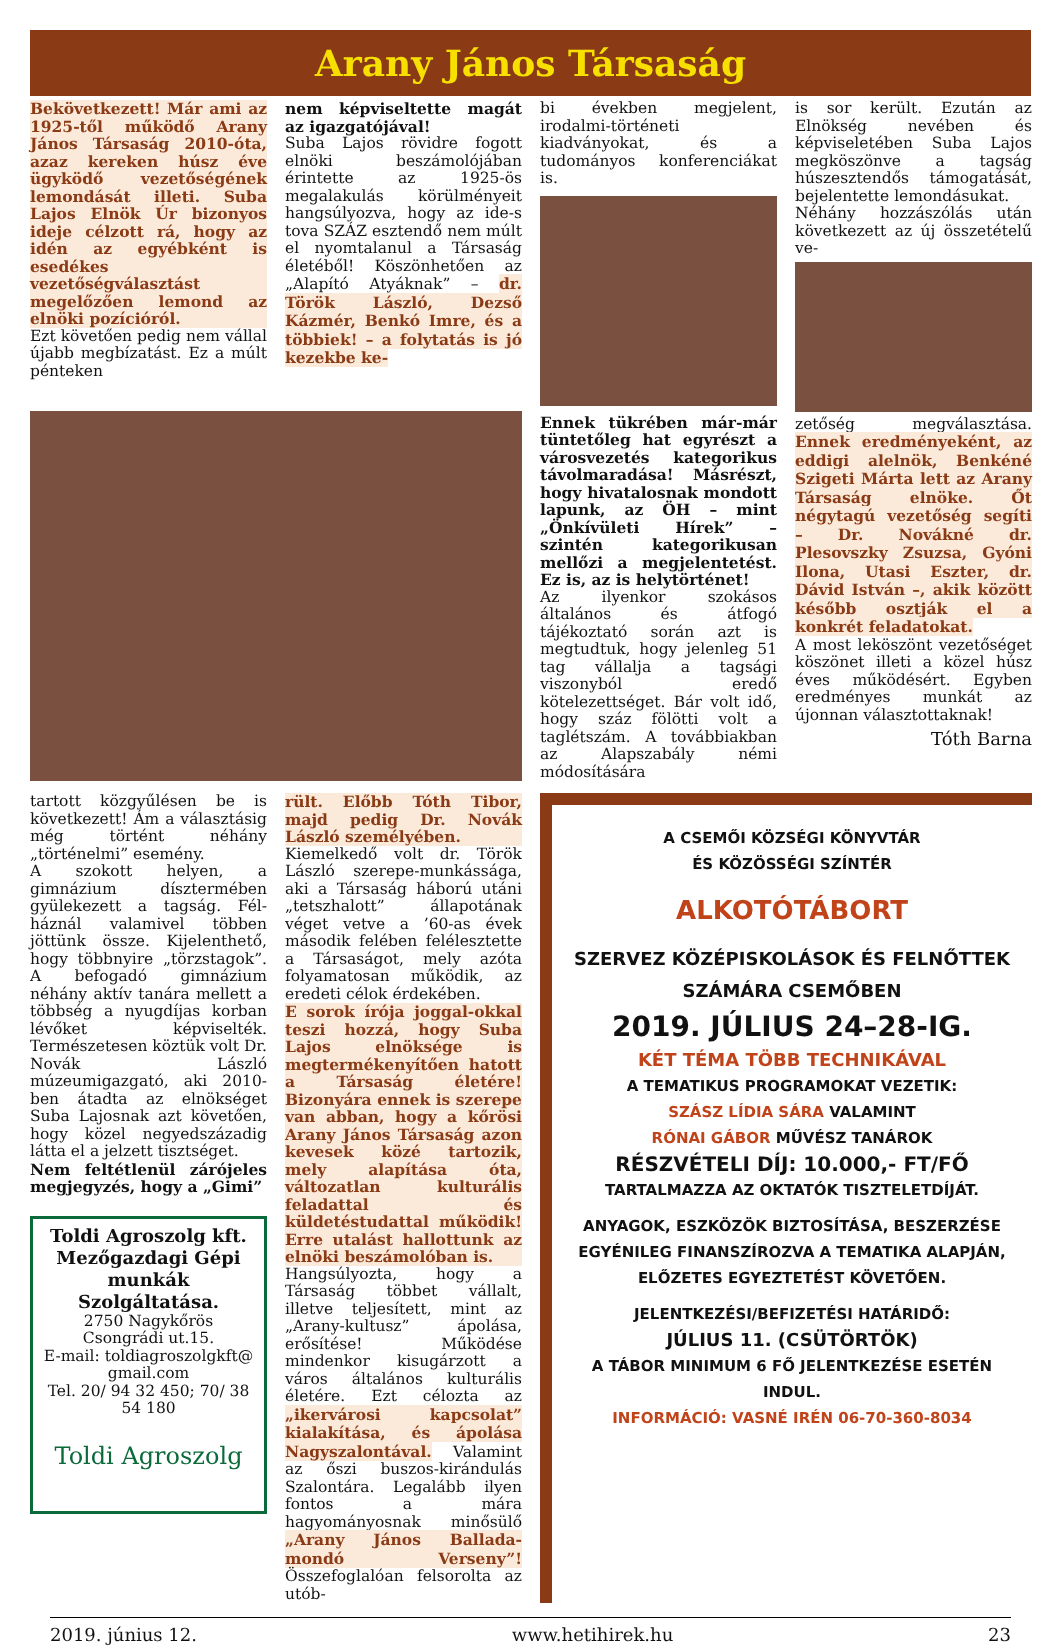Arany János Társaság
Bekövetkezett! Már ami az 1925-től működő Arany János Társaság 2010-óta, azaz kereken húsz éve ügyködő vezetőségének lemondását illeti. Suba Lajos Elnök Úr bizonyos ideje célzott rá, hogy az idén az egyébként is esedékes vezetőségválasztást megelőzően lemond az elnöki pozícióról.
Ezt követően pedig nem vállal újabb megbízatást. Ez a múlt pénteken
nem képviseltette magát az igazgatójával!
Suba Lajos rövidre fogott elnöki beszámolójában érintette az 1925-ös megalakulás körülményeit hangsúlyozva, hogy az ide-s tova SZÁZ esztendő nem múlt el nyomtalanul a Társaság életéből! Köszönhetően az „Alapító Atyáknak” – dr. Török László, Dezső Kázmér, Benkó Imre, és a többiek! – a folytatás is jó kezekbe ke-
bi években megjelent, irodalmi-történeti kiadványokat, és a tudományos konferenciákat is.
Ennek tükrében már-már tüntetőleg hat egyrészt a városvezetés kategorikus távolmaradása! Másrészt, hogy hivatalosnak mondott lapunk, az ÖH – mint „Önkívületi Hírek” – szintén kategorikusan mellőzi a megjelentetést. Ez is, az is helytörténet!
Az ilyenkor szokásos általános és átfogó tájékoztató során azt is megtudtuk, hogy jelenleg 51 tag vállalja a tagsági viszonyból eredő kötelezettséget. Bár volt idő, hogy száz fölötti volt a taglétszám. A továbbiakban az Alapszabály némi módosítására
is sor került. Ezután az Elnökség nevében és képviseletében Suba Lajos megköszönve a tagság húszesztendős támogatását, bejelentette lemondásukat.
Néhány hozzászólás után következett az új összetételű ve-
zetőség megválasztása. Ennek eredményeként, az eddigi alelnök, Benkéné Szigeti Márta lett az Arany Társaság elnöke. Őt négytagú vezetőség segíti – Dr. Novákné dr. Plesovszky Zsuzsa, Gyóni Ilona, Utasi Eszter, dr. Dávid István –, akik között később osztják el a konkrét feladatokat.
A most leköszönt vezetőséget köszönet illeti a közel húsz éves működésért. Egyben eredményes munkát az újonnan választottaknak!
Tóth Barna
tartott közgyűlésen be is következett! Ám a választásig még történt néhány „történelmi” esemény.
A szokott helyen, a gimnázium dísztermében gyülekezett a tagság. Fél-háznál valamivel többen jöttünk össze. Kijelenthető, hogy többnyire „törzstagok”. A befogadó gimnázium néhány aktív tanára mellett a többség a nyugdíjas korban lévőket képviselték. Természetesen köztük volt Dr. Novák László múzeumigazgató, aki 2010-ben átadta az elnökséget Suba Lajosnak azt követően, hogy közel negyedszázadig látta el a jelzett tisztséget.
Nem feltétlenül zárójeles megjegyzés, hogy a „Gimi”
Toldi Agroszolg kft. Mezőgazdagi Gépi munkák Szolgáltatása.
2750 Nagykőrös
Csongrádi ut.15.
E-mail: toldiagroszolgkft@ gmail.com
Tel. 20/ 94 32 450; 70/ 38 54 180
Toldi Agroszolg
rült. Előbb Tóth Tibor, majd pedig Dr. Novák László személyében.
Kiemelkedő volt dr. Török László szerepe-munkássága, aki a Társaság háború utáni „tetszhalott” állapotának véget vetve a ’60-as évek második felében felélesztette a Társaságot, mely azóta folyamatosan működik, az eredeti célok érdekében.
E sorok írója joggal-okkal teszi hozzá, hogy Suba Lajos elnöksége is megtermékenyítően hatott a Társaság életére! Bizonyára ennek is szerepe van abban, hogy a kőrösi Arany János Társaság azon kevesek közé tartozik, mely alapítása óta, változatlan kulturális feladattal és küldetéstudattal működik! Erre utalást hallottunk az elnöki beszámolóban is.
Hangsúlyozta, hogy a Társaság többet vállalt, illetve teljesített, mint az „Arany-kultusz” ápolása, erősítése! Működése mindenkor kisugárzott a város általános kulturális életére. Ezt célozta az „ikervárosi kapcsolat” kialakítása, és ápolása Nagyszalontával. Valamint az őszi buszos-kirándulás Szalontára. Legalább ilyen fontos a mára hagyományosnak minősülő „Arany János Ballada-mondó Verseny”! Összefoglalóan felsorolta az utób-
A CSEMŐI KÖZSÉGI KÖNYVTÁR
ÉS KÖZÖSSÉGI SZÍNTÉR
ALKOTÓTÁBORT
SZERVEZ KÖZÉPISKOLÁSOK ÉS FELNŐTTEK SZÁMÁRA CSEMŐBEN
2019. JÚLIUS 24–28-IG.
KÉT TÉMA TÖBB TECHNIKÁVAL
A TEMATIKUS PROGRAMOKAT VEZETIK:
SZÁSZ LÍDIA SÁRA VALAMINT
RÓNAI GÁBOR MŰVÉSZ TANÁROK
RÉSZVÉTELI DÍJ: 10.000,- FT/FŐ
TARTALMAZZA AZ OKTATÓK TISZTELETDÍJÁT.
ANYAGOK, ESZKÖZÖK BIZTOSÍTÁSA, BESZERZÉSE EGYÉNILEG FINANSZÍROZVA A TEMATIKA ALAPJÁN, ELŐZETES EGYEZTETÉST KÖVETŐEN.
JELENTKEZÉSI/BEFIZETÉSI HATÁRIDŐ:
JÚLIUS 11. (CSÜTÖRTÖK)
A TÁBOR MINIMUM 6 FŐ JELENTKEZÉSE ESETÉN INDUL.
INFORMÁCIÓ: VASNÉ IRÉN 06-70-360-8034
2019. június 12. www.hetihirek.hu 23